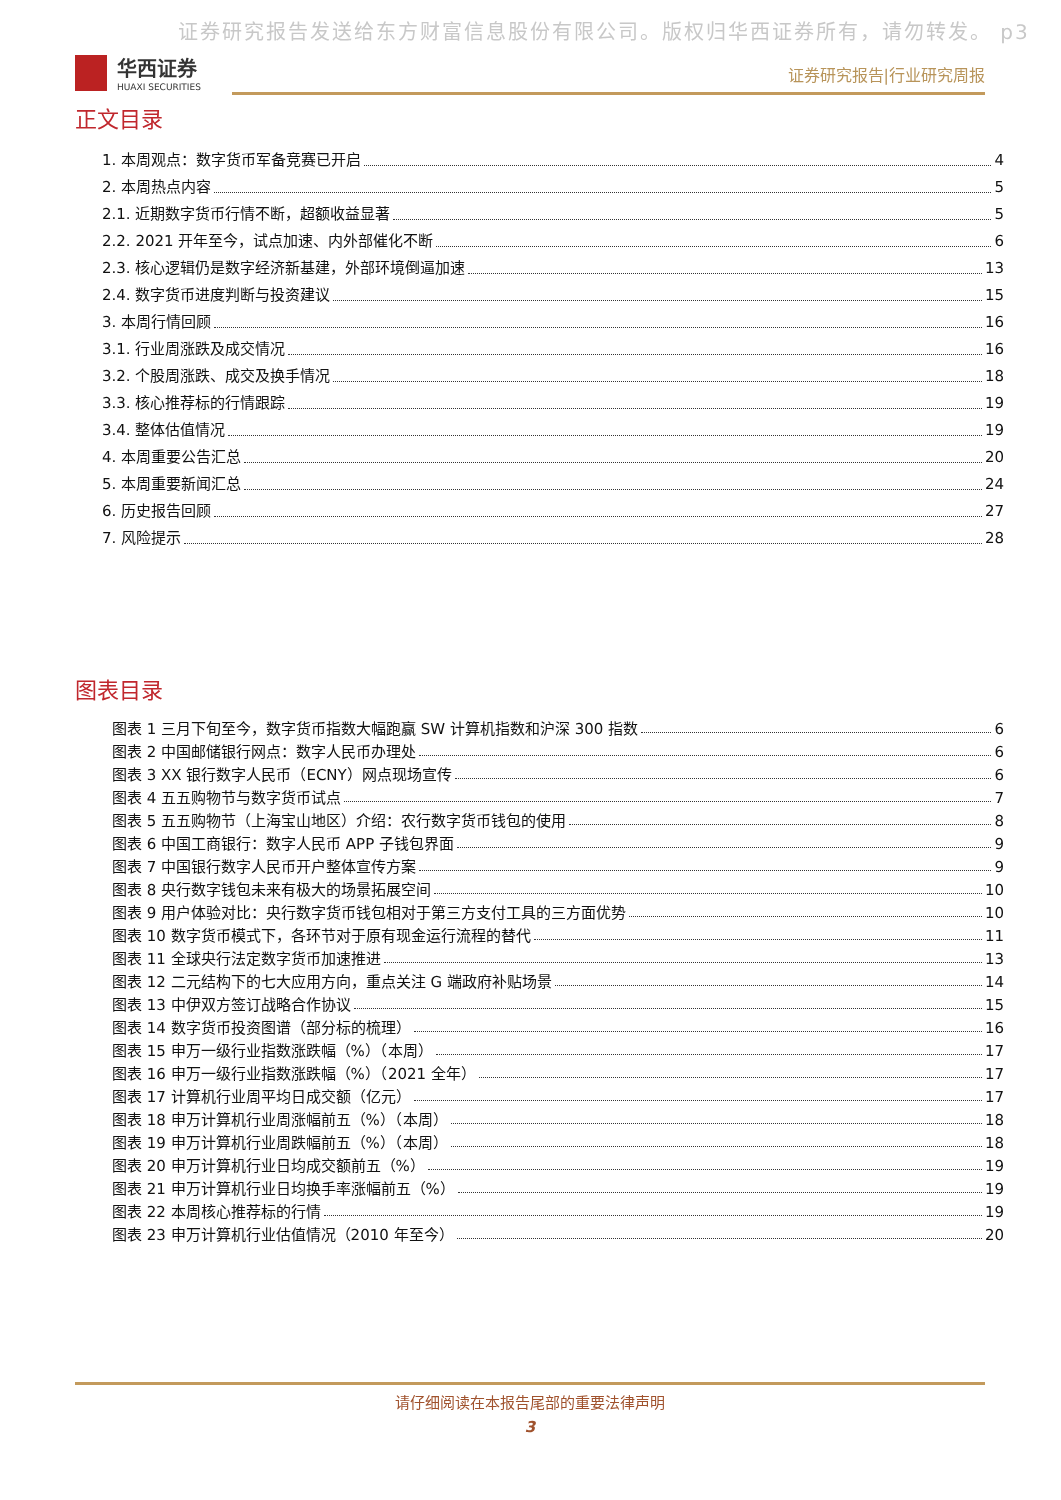证券研究报告发送给东方财富信息股份有限公司。版权归华西证券所有，请勿转发。 p3
华西证券
HUAXI SECURITIES
证券研究报告|行业研究周报
正文目录
1. 本周观点：数字货币军备竞赛已开启 4
2. 本周热点内容 5
2.1. 近期数字货币行情不断，超额收益显著 5
2.2. 2021 开年至今，试点加速、内外部催化不断 6
2.3. 核心逻辑仍是数字经济新基建，外部环境倒逼加速 13
2.4. 数字货币进度判断与投资建议 15
3. 本周行情回顾 16
3.1. 行业周涨跌及成交情况 16
3.2. 个股周涨跌、成交及换手情况 18
3.3. 核心推荐标的行情跟踪 19
3.4. 整体估值情况 19
4. 本周重要公告汇总 20
5. 本周重要新闻汇总 24
6. 历史报告回顾 27
7. 风险提示 28
图表目录
图表 1 三月下旬至今，数字货币指数大幅跑赢 SW 计算机指数和沪深 300 指数 6
图表 2 中国邮储银行网点：数字人民币办理处 6
图表 3 XX 银行数字人民币（ECNY）网点现场宣传 6
图表 4 五五购物节与数字货币试点 7
图表 5 五五购物节（上海宝山地区）介绍：农行数字货币钱包的使用 8
图表 6 中国工商银行：数字人民币 APP 子钱包界面 9
图表 7 中国银行数字人民币开户整体宣传方案 9
图表 8 央行数字钱包未来有极大的场景拓展空间 10
图表 9 用户体验对比：央行数字货币钱包相对于第三方支付工具的三方面优势 10
图表 10 数字货币模式下，各环节对于原有现金运行流程的替代 11
图表 11 全球央行法定数字货币加速推进 13
图表 12 二元结构下的七大应用方向，重点关注 G 端政府补贴场景 14
图表 13 中伊双方签订战略合作协议 15
图表 14 数字货币投资图谱（部分标的梳理） 16
图表 15 申万一级行业指数涨跌幅（%）（本周） 17
图表 16 申万一级行业指数涨跌幅（%）（2021 全年） 17
图表 17 计算机行业周平均日成交额（亿元） 17
图表 18 申万计算机行业周涨幅前五（%）（本周） 18
图表 19 申万计算机行业周跌幅前五（%）（本周） 18
图表 20 申万计算机行业日均成交额前五（%） 19
图表 21 申万计算机行业日均换手率涨幅前五（%） 19
图表 22 本周核心推荐标的行情 19
图表 23 申万计算机行业估值情况（2010 年至今） 20
请仔细阅读在本报告尾部的重要法律声明
3